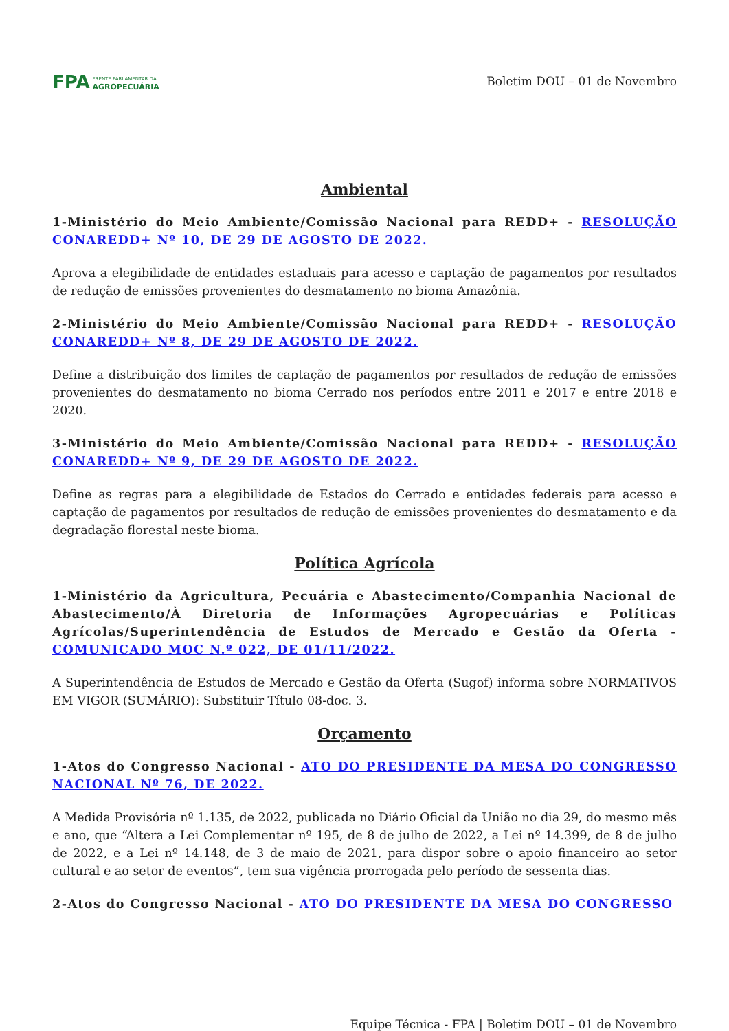FPA FRENTE PARLAMENTAR DA
AGROPECUÁRIA
Boletim DOU – 01 de Novembro
Ambiental
1-Ministério do Meio Ambiente/Comissão Nacional para REDD+ - RESOLUÇÃO CONAREDD+ Nº 10, DE 29 DE AGOSTO DE 2022.
Aprova a elegibilidade de entidades estaduais para acesso e captação de pagamentos por resultados de redução de emissões provenientes do desmatamento no bioma Amazônia.
2-Ministério do Meio Ambiente/Comissão Nacional para REDD+ - RESOLUÇÃO CONAREDD+ Nº 8, DE 29 DE AGOSTO DE 2022.
Define a distribuição dos limites de captação de pagamentos por resultados de redução de emissões provenientes do desmatamento no bioma Cerrado nos períodos entre 2011 e 2017 e entre 2018 e 2020.
3-Ministério do Meio Ambiente/Comissão Nacional para REDD+ - RESOLUÇÃO CONAREDD+ Nº 9, DE 29 DE AGOSTO DE 2022.
Define as regras para a elegibilidade de Estados do Cerrado e entidades federais para acesso e captação de pagamentos por resultados de redução de emissões provenientes do desmatamento e da degradação florestal neste bioma.
Política Agrícola
1-Ministério da Agricultura, Pecuária e Abastecimento/Companhia Nacional de Abastecimento/À Diretoria de Informações Agropecuárias e Políticas Agrícolas/Superintendência de Estudos de Mercado e Gestão da Oferta - COMUNICADO MOC N.º 022, DE 01/11/2022.
A Superintendência de Estudos de Mercado e Gestão da Oferta (Sugof) informa sobre NORMATIVOS EM VIGOR (SUMÁRIO): Substituir Título 08-doc. 3.
Orçamento
1-Atos do Congresso Nacional - ATO DO PRESIDENTE DA MESA DO CONGRESSO NACIONAL Nº 76, DE 2022.
A Medida Provisória nº 1.135, de 2022, publicada no Diário Oficial da União no dia 29, do mesmo mês e ano, que “Altera a Lei Complementar nº 195, de 8 de julho de 2022, a Lei nº 14.399, de 8 de julho de 2022, e a Lei nº 14.148, de 3 de maio de 2021, para dispor sobre o apoio financeiro ao setor cultural e ao setor de eventos”, tem sua vigência prorrogada pelo período de sessenta dias.
2-Atos do Congresso Nacional - ATO DO PRESIDENTE DA MESA DO CONGRESSO
Equipe Técnica - FPA | Boletim DOU – 01 de Novembro